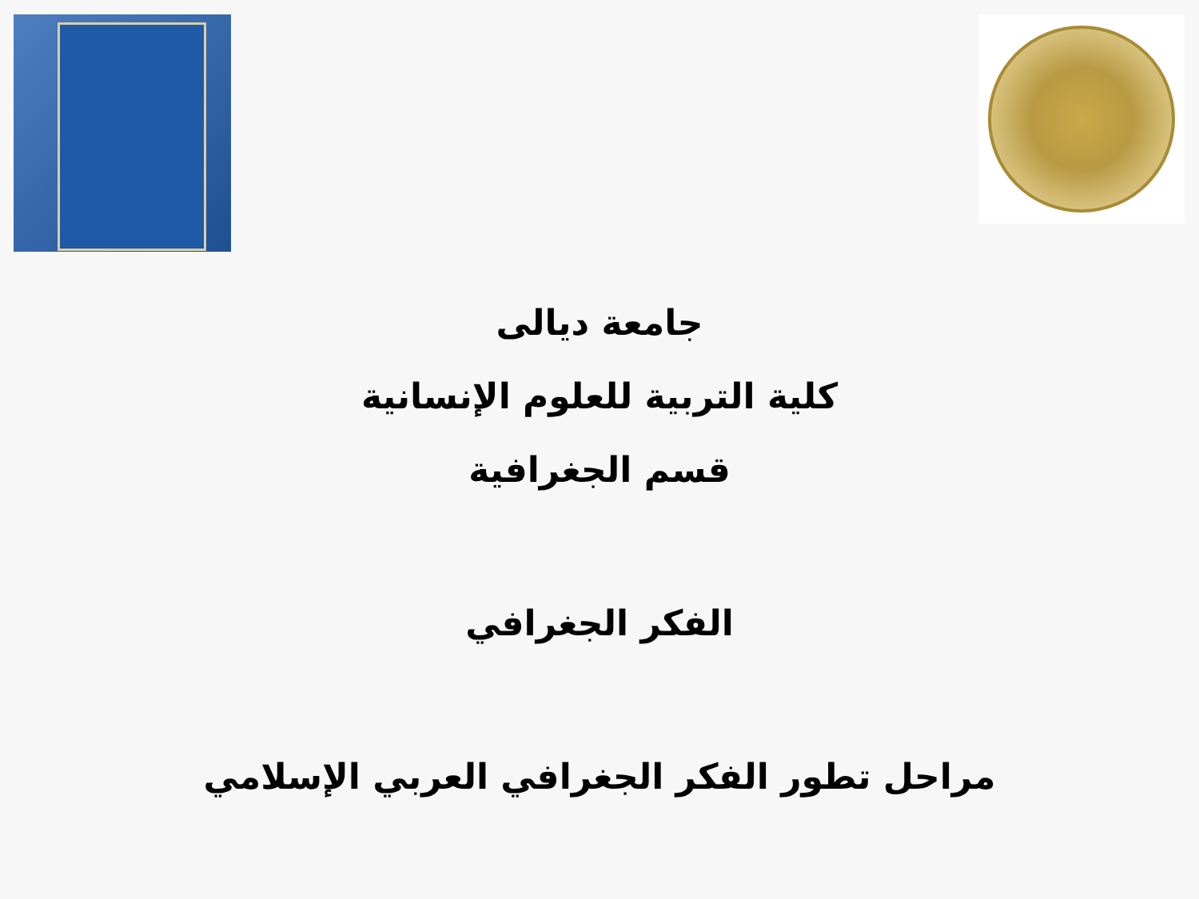جامعة ديالى
كلية التربية للعلوم الإنسانية
قسم الجغرافية
الفكر الجغرافي
مراحل تطور الفكر الجغرافي العربي الإسلامي